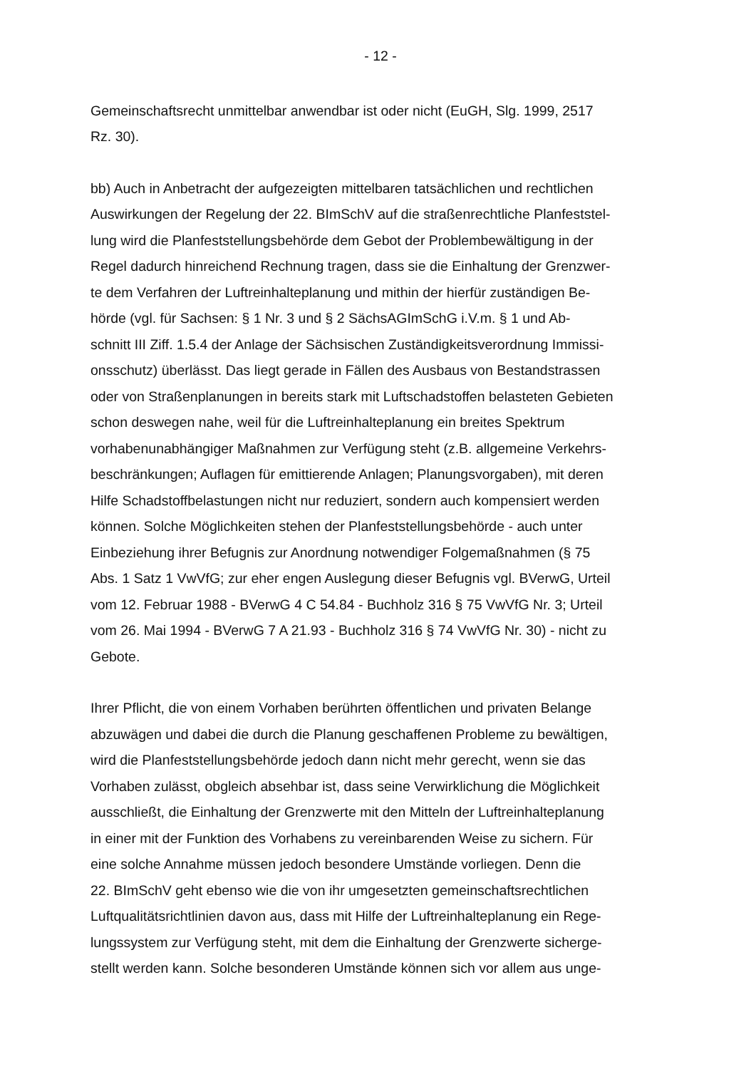- 12 -
Gemeinschaftsrecht unmittelbar anwendbar ist oder nicht (EuGH, Slg. 1999, 2517
Rz. 30).
bb) Auch in Anbetracht der aufgezeigten mittelbaren tatsächlichen und rechtlichen
Auswirkungen der Regelung der 22. BImSchV auf die straßenrechtliche Planfeststel-
lung wird die Planfeststellungsbehörde dem Gebot der Problembewältigung in der
Regel dadurch hinreichend Rechnung tragen, dass sie die Einhaltung der Grenzwer-
te dem Verfahren der Luftreinhalteplanung und mithin der hierfür zuständigen Be-
hörde (vgl. für Sachsen: § 1 Nr. 3 und § 2 SächsAGImSchG i.V.m. § 1 und Ab-
schnitt III Ziff. 1.5.4 der Anlage der Sächsischen Zuständigkeitsverordnung Immissi-
onsschutz) überlässt. Das liegt gerade in Fällen des Ausbaus von Bestandstrassen
oder von Straßenplanungen in bereits stark mit Luftschadstoffen belasteten Gebieten
schon deswegen nahe, weil für die Luftreinhalteplanung ein breites Spektrum
vorhabenunabhängiger Maßnahmen zur Verfügung steht (z.B. allgemeine Verkehrs-
beschränkungen; Auflagen für emittierende Anlagen; Planungsvorgaben), mit deren
Hilfe Schadstoffbelastungen nicht nur reduziert, sondern auch kompensiert werden
können. Solche Möglichkeiten stehen der Planfeststellungsbehörde - auch unter
Einbeziehung ihrer Befugnis zur Anordnung notwendiger Folgemaßnahmen (§ 75
Abs. 1 Satz 1 VwVfG; zur eher engen Auslegung dieser Befugnis vgl. BVerwG, Urteil
vom 12. Februar 1988 - BVerwG 4 C 54.84 - Buchholz 316 § 75 VwVfG Nr. 3; Urteil
vom 26. Mai 1994 - BVerwG 7 A 21.93 - Buchholz 316 § 74 VwVfG Nr. 30) - nicht zu
Gebote.
Ihrer Pflicht, die von einem Vorhaben berührten öffentlichen und privaten Belange
abzuwägen und dabei die durch die Planung geschaffenen Probleme zu bewältigen,
wird die Planfeststellungsbehörde jedoch dann nicht mehr gerecht, wenn sie das
Vorhaben zulässt, obgleich absehbar ist, dass seine Verwirklichung die Möglichkeit
ausschließt, die Einhaltung der Grenzwerte mit den Mitteln der Luftreinhalteplanung
in einer mit der Funktion des Vorhabens zu vereinbarenden Weise zu sichern. Für
eine solche Annahme müssen jedoch besondere Umstände vorliegen. Denn die
22. BImSchV geht ebenso wie die von ihr umgesetzten gemeinschaftsrechtlichen
Luftqualitätsrichtlinien davon aus, dass mit Hilfe der Luftreinhalteplanung ein Rege-
lungssystem zur Verfügung steht, mit dem die Einhaltung der Grenzwerte sicherge-
stellt werden kann. Solche besonderen Umstände können sich vor allem aus unge-